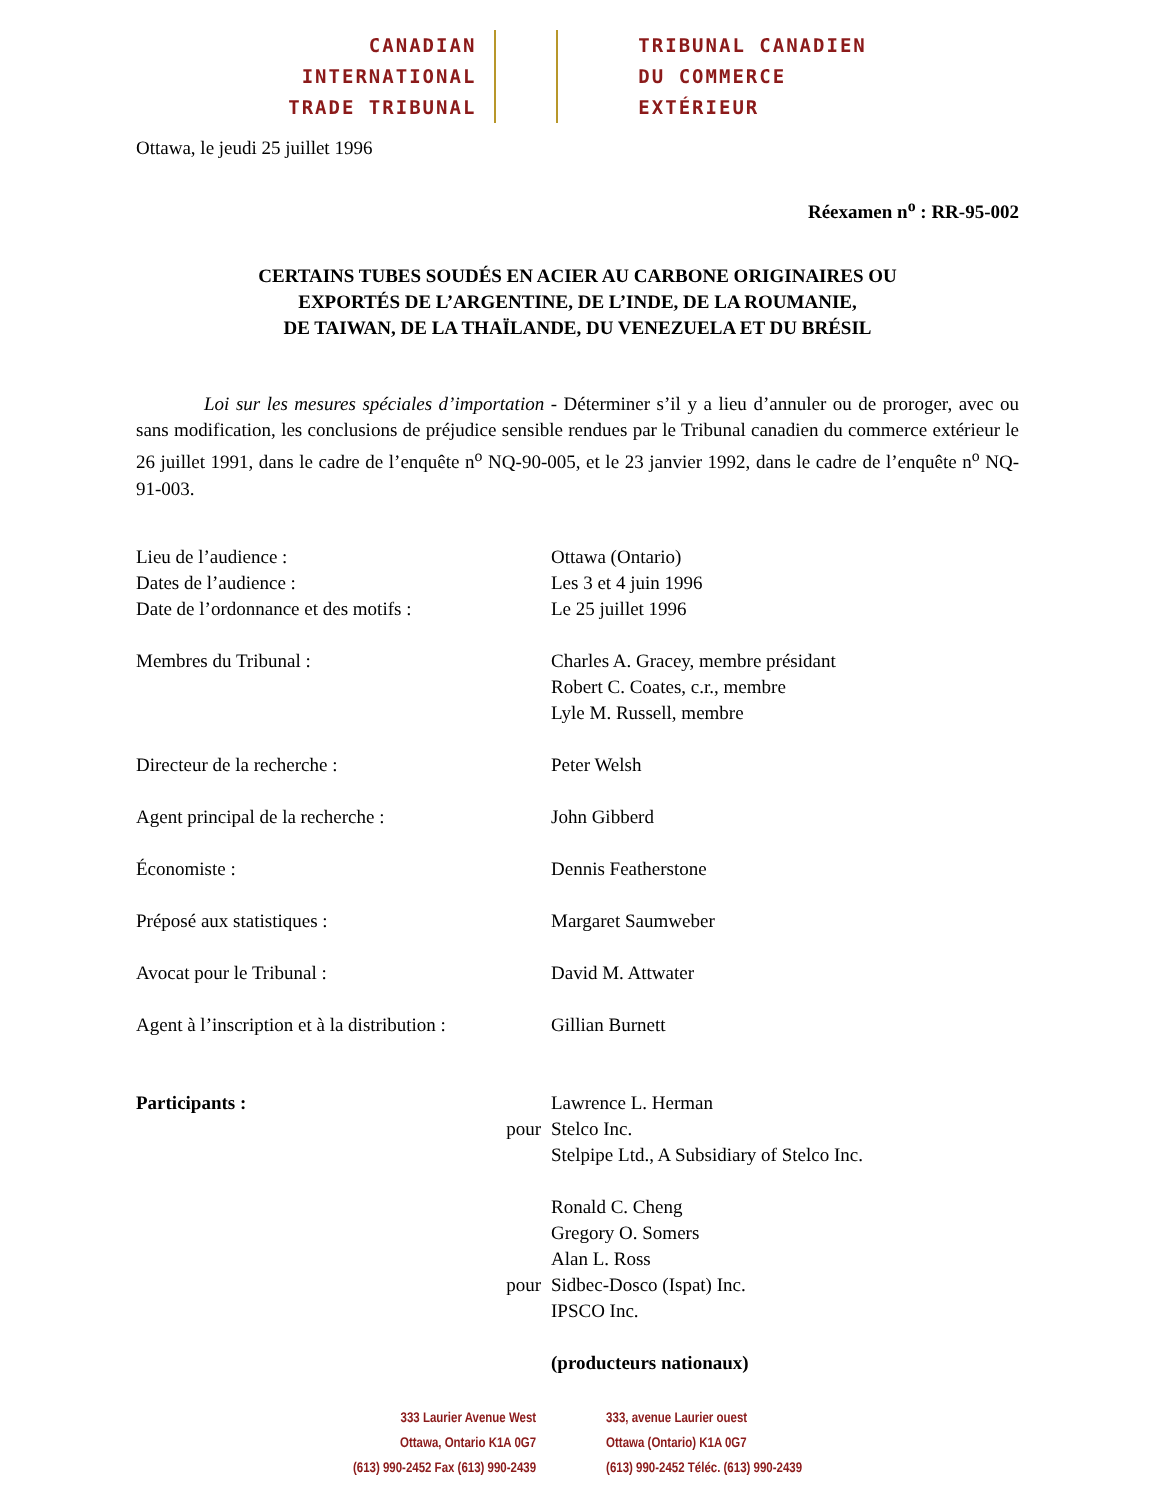CANADIAN
INTERNATIONAL
TRADE TRIBUNAL
TRIBUNAL CANADIEN
DU COMMERCE
EXTÉRIEUR
Ottawa, le jeudi 25 juillet 1996
Réexamen n<sup>o</sup> : RR-95-002
CERTAINS TUBES SOUDÉS EN ACIER AU CARBONE ORIGINAIRES OU
EXPORTÉS DE L’ARGENTINE, DE L’INDE, DE LA ROUMANIE,
DE TAIWAN, DE LA THAÏLANDE, DU VENEZUELA ET DU BRÉSIL
Loi sur les mesures spéciales d’importation - Déterminer s’il y a lieu d’annuler ou de proroger, avec ou sans modification, les conclusions de préjudice sensible rendues par le Tribunal canadien du commerce extérieur le 26 juillet 1991, dans le cadre de l’enquête n<sup>o</sup> NQ-90-005, et le 23 janvier 1992, dans le cadre de l’enquête n<sup>o</sup> NQ-91-003.
| Lieu de l’audience : | | Ottawa (Ontario) |
| Dates de l’audience : | | Les 3 et 4 juin 1996 |
| Date de l’ordonnance et des motifs : | | Le 25 juillet 1996 |
| Membres du Tribunal : | | Charles A. Gracey, membre présidant Robert C. Coates, c.r., membre Lyle M. Russell, membre |
| Directeur de la recherche : | | Peter Welsh |
| Agent principal de la recherche : | | John Gibberd |
| Économiste : | | Dennis Featherstone |
| Préposé aux statistiques : | | Margaret Saumweber |
| Avocat pour le Tribunal : | | David M. Attwater |
| Agent à l’inscription et à la distribution : | | Gillian Burnett |
| Participants : | pour | Lawrence L. Herman Stelco Inc. Stelpipe Ltd., A Subsidiary of Stelco Inc. |
| | pour | Ronald C. Cheng Gregory O. Somers Alan L. Ross Sidbec-Dosco (Ispat) Inc. IPSCO Inc. |
| | | (producteurs nationaux) |
333 Laurier Avenue West
Ottawa, Ontario K1A 0G7
(613) 990-2452 Fax (613) 990-2439
333, avenue Laurier ouest
Ottawa (Ontario) K1A 0G7
(613) 990-2452 Téléc. (613) 990-2439